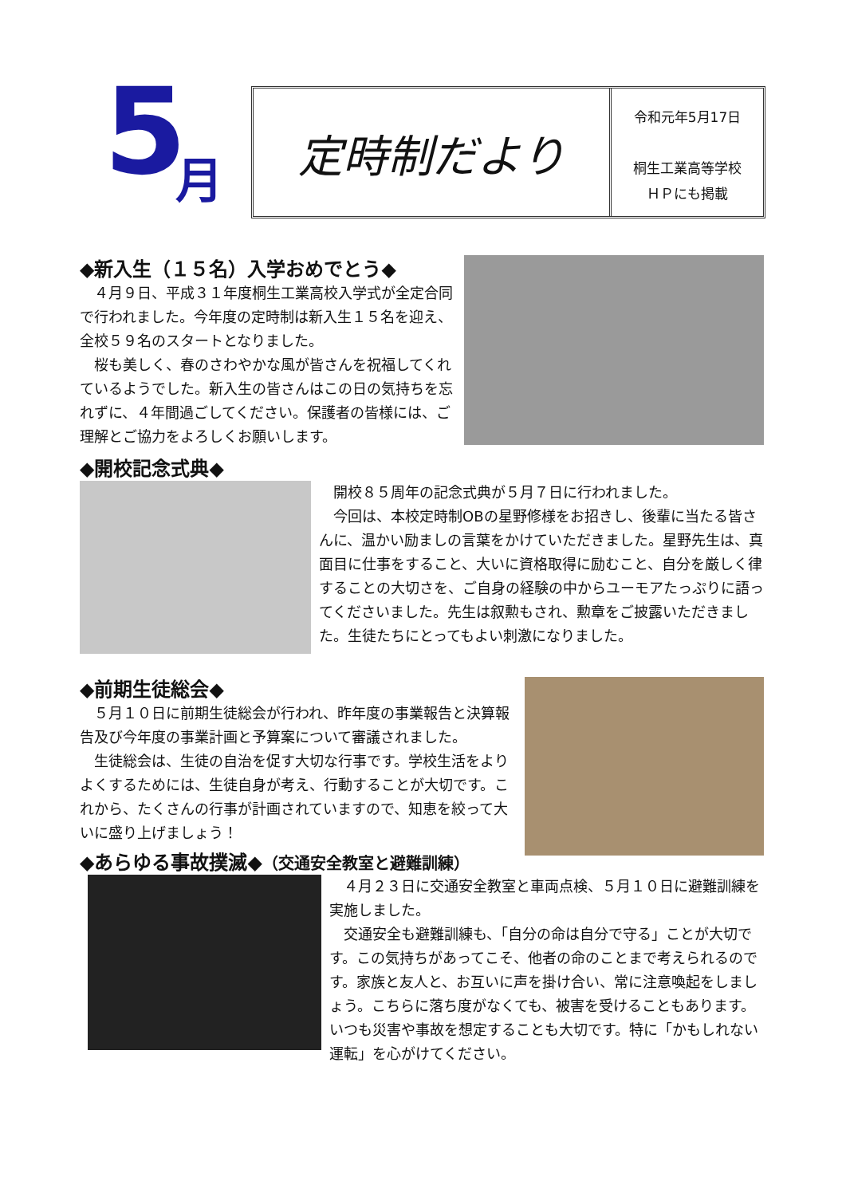5 月
定時制だより
令和元年5月17日
桐生工業高等学校
ＨＰにも掲載
◆新入生（１５名）入学おめでとう◆
　４月９日、平成３１年度桐生工業高校入学式が全定合同で行われました。今年度の定時制は新入生１５名を迎え、全校５９名のスタートとなりました。
　桜も美しく、春のさわやかな風が皆さんを祝福してくれているようでした。新入生の皆さんはこの日の気持ちを忘れずに、４年間過ごしてください。保護者の皆様には、ご理解とご協力をよろしくお願いします。
◆開校記念式典◆
　開校８５周年の記念式典が５月７日に行われました。
　今回は、本校定時制OBの星野修様をお招きし、後輩に当たる皆さんに、温かい励ましの言葉をかけていただきました。星野先生は、真面目に仕事をすること、大いに資格取得に励むこと、自分を厳しく律することの大切さを、ご自身の経験の中からユーモアたっぷりに語ってくださいました。先生は叙勲もされ、勲章をご披露いただきました。生徒たちにとってもよい刺激になりました。
◆前期生徒総会◆
　５月１０日に前期生徒総会が行われ、昨年度の事業報告と決算報告及び今年度の事業計画と予算案について審議されました。
　生徒総会は、生徒の自治を促す大切な行事です。学校生活をよりよくするためには、生徒自身が考え、行動することが大切です。これから、たくさんの行事が計画されていますので、知恵を絞って大いに盛り上げましょう！
◆あらゆる事故撲滅◆（交通安全教室と避難訓練）
　４月２３日に交通安全教室と車両点検、５月１０日に避難訓練を実施しました。
　交通安全も避難訓練も、「自分の命は自分で守る」ことが大切です。この気持ちがあってこそ、他者の命のことまで考えられるのです。家族と友人と、お互いに声を掛け合い、常に注意喚起をしましょう。こちらに落ち度がなくても、被害を受けることもあります。いつも災害や事故を想定することも大切です。特に「かもしれない運転」を心がけてください。